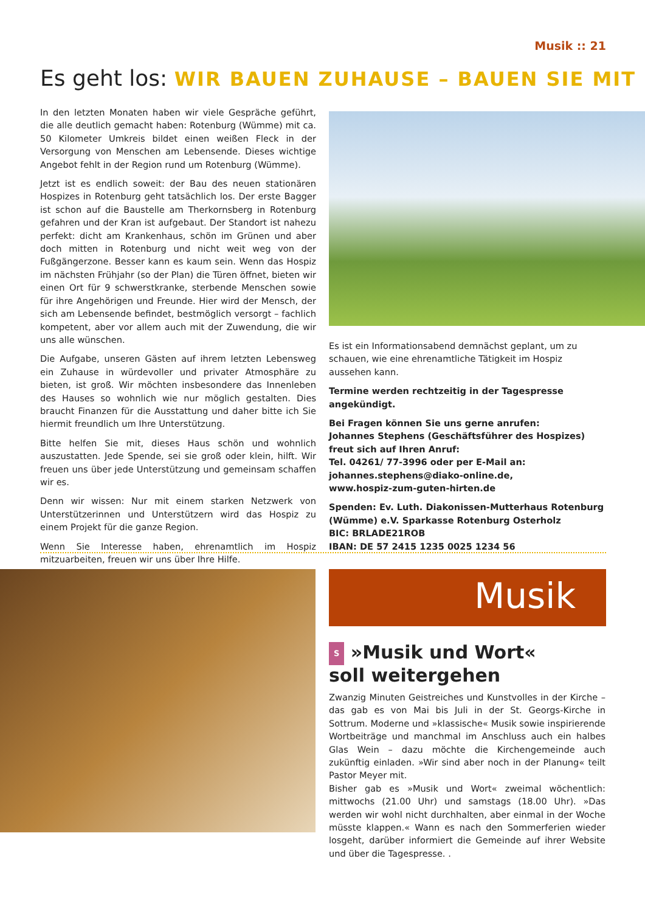Musik :: 21
Es geht los: WIR BAUEN ZUHAUSE – BAUEN SIE MIT
In den letzten Monaten haben wir viele Gespräche geführt, die alle deutlich gemacht haben: Rotenburg (Wümme) mit ca. 50 Kilometer Umkreis bildet einen weißen Fleck in der Versorgung von Menschen am Lebensende. Dieses wichtige Angebot fehlt in der Region rund um Rotenburg (Wümme).
Jetzt ist es endlich soweit: der Bau des neuen stationären Hospizes in Rotenburg geht tatsächlich los. Der erste Bagger ist schon auf die Baustelle am Therkornsberg in Rotenburg gefahren und der Kran ist aufgebaut. Der Standort ist nahezu perfekt: dicht am Krankenhaus, schön im Grünen und aber doch mitten in Rotenburg und nicht weit weg von der Fußgängerzone. Besser kann es kaum sein. Wenn das Hospiz im nächsten Frühjahr (so der Plan) die Türen öffnet, bieten wir einen Ort für 9 schwerstkranke, sterbende Menschen sowie für ihre Angehörigen und Freunde. Hier wird der Mensch, der sich am Lebensende befindet, bestmöglich versorgt – fachlich kompetent, aber vor allem auch mit der Zuwendung, die wir uns alle wünschen.
Die Aufgabe, unseren Gästen auf ihrem letzten Lebensweg ein Zuhause in würdevoller und privater Atmosphäre zu bieten, ist groß. Wir möchten insbesondere das Innenleben des Hauses so wohnlich wie nur möglich gestalten. Dies braucht Finanzen für die Ausstattung und daher bitte ich Sie hiermit freundlich um Ihre Unterstützung.
Bitte helfen Sie mit, dieses Haus schön und wohnlich auszustatten. Jede Spende, sei sie groß oder klein, hilft. Wir freuen uns über jede Unterstützung und gemeinsam schaffen wir es.
Denn wir wissen: Nur mit einem starken Netzwerk von Unterstützerinnen und Unterstützern wird das Hospiz zu einem Projekt für die ganze Region.
Wenn Sie Interesse haben, ehrenamtlich im Hospiz mitzuarbeiten, freuen wir uns über Ihre Hilfe.
Es ist ein Informationsabend demnächst geplant, um zu schauen, wie eine ehrenamtliche Tätigkeit im Hospiz aussehen kann.
Termine werden rechtzeitig in der Tagespresse angekündigt.
Bei Fragen können Sie uns gerne anrufen:
Johannes Stephens (Geschäftsführer des Hospizes)
freut sich auf Ihren Anruf:
Tel. 04261/ 77-3996 oder per E-Mail an:
johannes.stephens@diako-online.de,
www.hospiz-zum-guten-hirten.de
Spenden: Ev. Luth. Diakonissen-Mutterhaus Rotenburg (Wümme) e.V. Sparkasse Rotenburg Osterholz
BIC: BRLADE21ROB
IBAN: DE 57 2415 1235 0025 1234 56
Musik
S »Musik und Wort«
soll weitergehen
Zwanzig Minuten Geistreiches und Kunstvolles in der Kirche – das gab es von Mai bis Juli in der St. Georgs-Kirche in Sottrum. Moderne und »klassische« Musik sowie inspirierende Wortbeiträge und manchmal im Anschluss auch ein halbes Glas Wein – dazu möchte die Kirchengemeinde auch zukünftig einladen. »Wir sind aber noch in der Planung« teilt Pastor Meyer mit.
Bisher gab es »Musik und Wort« zweimal wöchentlich: mittwochs (21.00 Uhr) und samstags (18.00 Uhr). »Das werden wir wohl nicht durchhalten, aber einmal in der Woche müsste klappen.« Wann es nach den Sommerferien wieder losgeht, darüber informiert die Gemeinde auf ihrer Website und über die Tagespresse. .